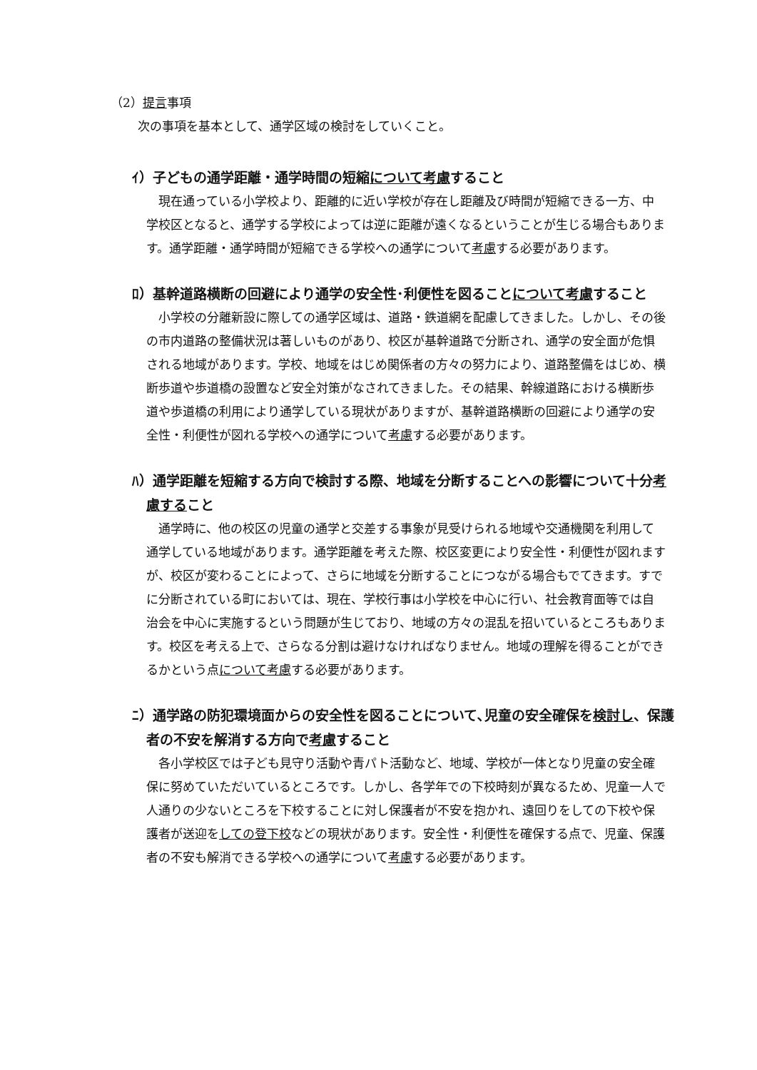（2）提言事項
次の事項を基本として、通学区域の検討をしていくこと。
ｲ）子どもの通学距離・通学時間の短縮について考慮すること
現在通っている小学校より、距離的に近い学校が存在し距離及び時間が短縮できる一方、中学校区となると、通学する学校によっては逆に距離が遠くなるということが生じる場合もあります。通学距離・通学時間が短縮できる学校への通学について考慮する必要があります。
ﾛ）基幹道路横断の回避により通学の安全性･利便性を図ることについて考慮すること
小学校の分離新設に際しての通学区域は、道路・鉄道網を配慮してきました。しかし、その後の市内道路の整備状況は著しいものがあり、校区が基幹道路で分断され、通学の安全面が危惧される地域があります。学校、地域をはじめ関係者の方々の努力により、道路整備をはじめ、横断歩道や歩道橋の設置など安全対策がなされてきました。その結果、幹線道路における横断歩道や歩道橋の利用により通学している現状がありますが、基幹道路横断の回避により通学の安全性・利便性が図れる学校への通学について考慮する必要があります。
ﾊ）通学距離を短縮する方向で検討する際、地域を分断することへの影響について十分考慮すること
通学時に、他の校区の児童の通学と交差する事象が見受けられる地域や交通機関を利用して通学している地域があります。通学距離を考えた際、校区変更により安全性・利便性が図れますが、校区が変わることによって、さらに地域を分断することにつながる場合もでてきます。すでに分断されている町においては、現在、学校行事は小学校を中心に行い、社会教育面等では自治会を中心に実施するという問題が生じており、地域の方々の混乱を招いているところもあります。校区を考える上で、さらなる分割は避けなければなりません。地域の理解を得ることができるかという点について考慮する必要があります。
ﾆ）通学路の防犯環境面からの安全性を図ることについて､児童の安全確保を検討し、保護者の不安を解消する方向で考慮すること
各小学校区では子ども見守り活動や青パト活動など、地域、学校が一体となり児童の安全確保に努めていただいているところです。しかし、各学年での下校時刻が異なるため、児童一人で人通りの少ないところを下校することに対し保護者が不安を抱かれ、遠回りをしての下校や保護者が送迎をしての登下校などの現状があります。安全性・利便性を確保する点で、児童、保護者の不安も解消できる学校への通学について考慮する必要があります。